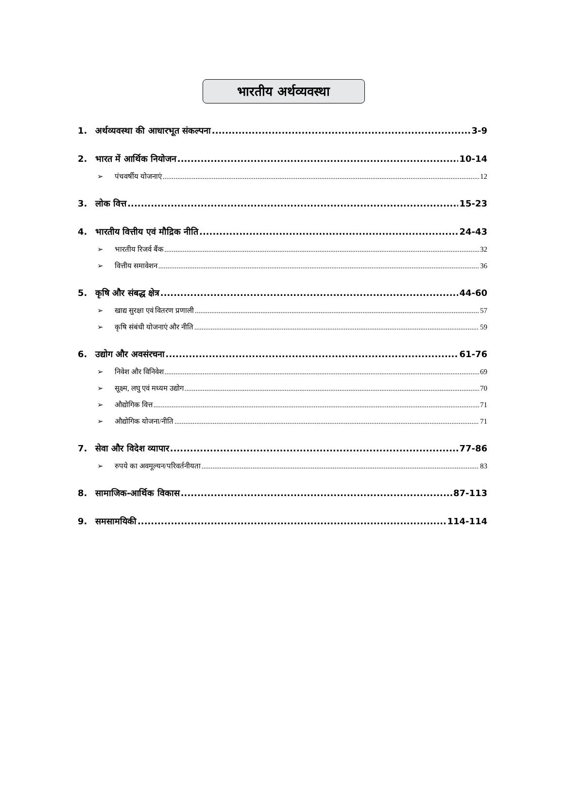भारतीय अर्थव्यवस्था
1. अर्थव्यवस्था की आधारभूत संकल्पना 3-9
2. भारत में आर्थिक नियोजन 10-14
➢ पंचवर्षीय योजनाएं 12
3. लोक वित्त 15-23
4. भारतीय वित्तीय एवं मौद्रिक नीति 24-43
➢ भारतीय रिजर्व बैंक 32
➢ वित्तीय समावेशन 36
5. कृषि और संबद्ध क्षेत्र 44-60
➢ खाद्य सुरक्षा एवं वितरण प्रणाली 57
➢ कृषि संबंधी योजनाएं और नीति 59
6. उद्योग और अवसंरचना 61-76
➢ निवेश और विनिवेश 69
➢ सूक्ष्म, लघु एवं मध्यम उद्योग 70
➢ औद्योगिक वित्त 71
➢ औद्योगिक योजना/नीति 71
7. सेवा और विदेश व्यापार 77-86
➢ रुपये का अवमूल्यन/परिवर्तनीयता 83
8. सामाजिक-आर्थिक विकास 87-113
9. समसामयिकी 114-114